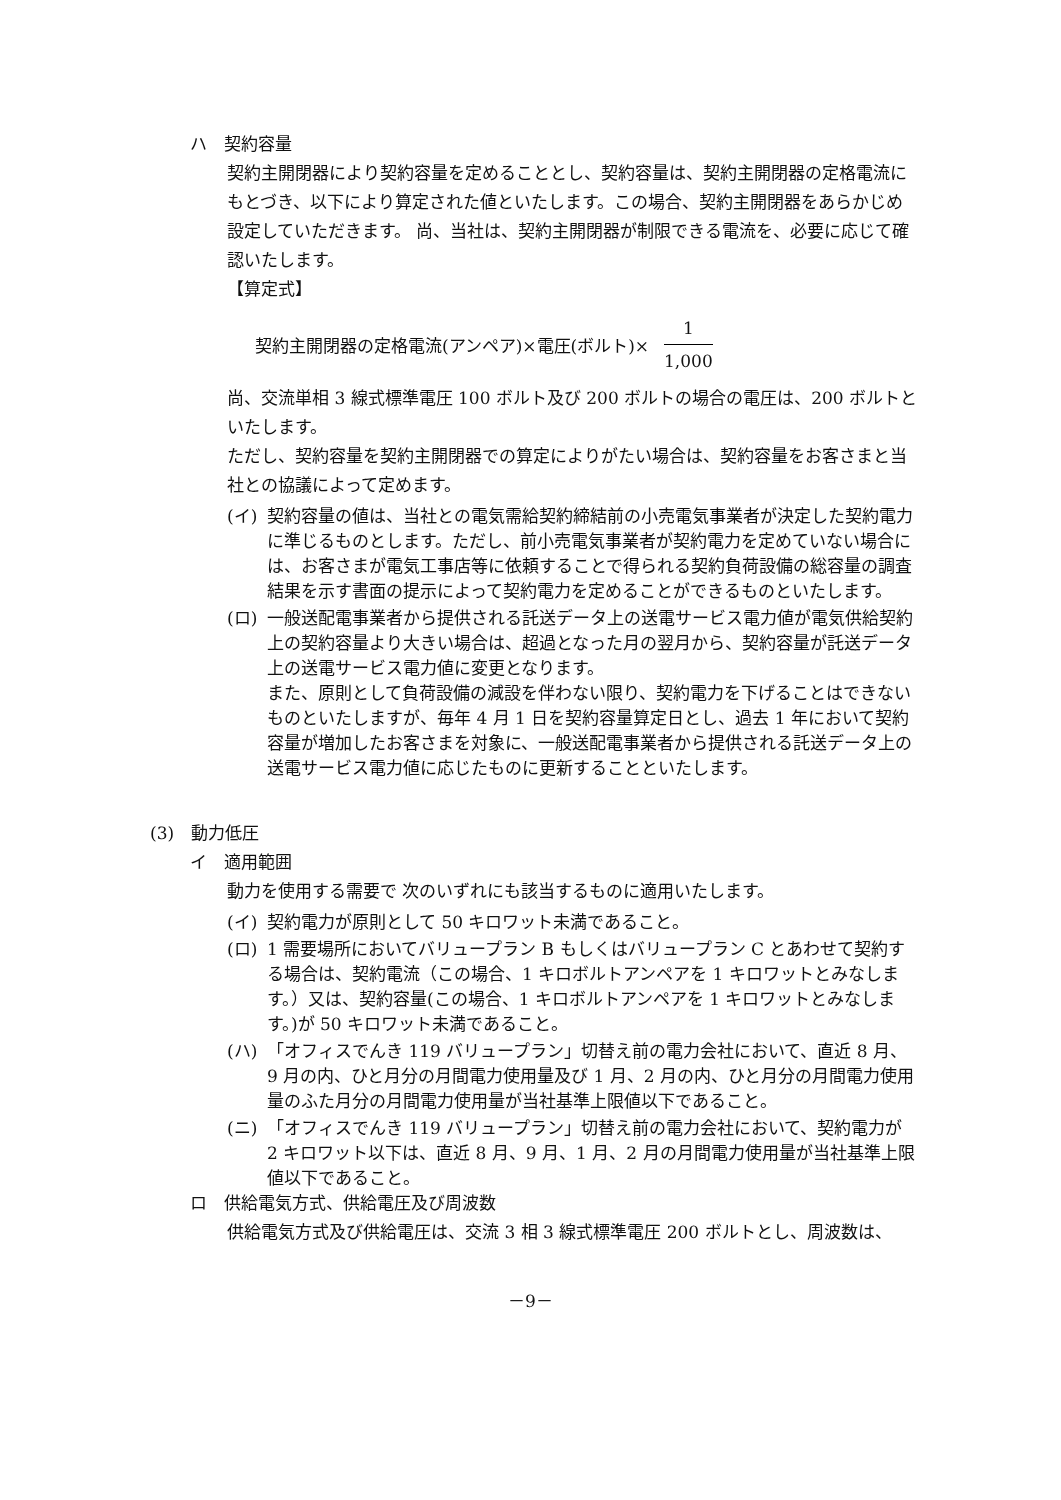ハ　契約容量
契約主開閉器により契約容量を定めることとし、契約容量は、契約主開閉器の定格電流にもとづき、以下により算定された値といたします。この場合、契約主開閉器をあらかじめ設定していただきます。 尚、当社は、契約主開閉器が制限できる電流を、必要に応じて確認いたします。
【算定式】
契約主開閉器の定格電流(アンペア)×電圧(ボルト)×
1
1,000
尚、交流単相 3 線式標準電圧 100 ボルト及び 200 ボルトの場合の電圧は、200 ボルトといたします。
ただし、契約容量を契約主開閉器での算定によりがたい場合は、契約容量をお客さまと当社との協議によって定めます。
(イ) 契約容量の値は、当社との電気需給契約締結前の小売電気事業者が決定した契約電力に準じるものとします。ただし、前小売電気事業者が契約電力を定めていない場合には、お客さまが電気工事店等に依頼することで得られる契約負荷設備の総容量の調査結果を示す書面の提示によって契約電力を定めることができるものといたします。
(ロ) 一般送配電事業者から提供される託送データ上の送電サービス電力値が電気供給契約上の契約容量より大きい場合は、超過となった月の翌月から、契約容量が託送データ上の送電サービス電力値に変更となります。
また、原則として負荷設備の減設を伴わない限り、契約電力を下げることはできないものといたしますが、毎年 4 月 1 日を契約容量算定日とし、過去 1 年において契約容量が増加したお客さまを対象に、一般送配電事業者から提供される託送データ上の送電サービス電力値に応じたものに更新することといたします。
(3)　動力低圧
イ　適用範囲
動力を使用する需要で 次のいずれにも該当するものに適用いたします。
(イ) 契約電力が原則として 50 キロワット未満であること。
(ロ) 1 需要場所においてバリュープラン B もしくはバリュープラン C とあわせて契約する場合は、契約電流（この場合、1 キロボルトアンペアを 1 キロワットとみなします。）又は、契約容量(この場合、1 キロボルトアンペアを 1 キロワットとみなします。)が 50 キロワット未満であること。
(ハ) 「オフィスでんき 119 バリュープラン」切替え前の電力会社において、直近 8 月、9 月の内、ひと月分の月間電力使用量及び 1 月、2 月の内、ひと月分の月間電力使用量のふた月分の月間電力使用量が当社基準上限値以下であること。
(ニ) 「オフィスでんき 119 バリュープラン」切替え前の電力会社において、契約電力が 2 キロワット以下は、直近 8 月、9 月、1 月、2 月の月間電力使用量が当社基準上限値以下であること。
ロ　供給電気方式、供給電圧及び周波数
供給電気方式及び供給電圧は、交流 3 相 3 線式標準電圧 200 ボルトとし、周波数は、
－9－